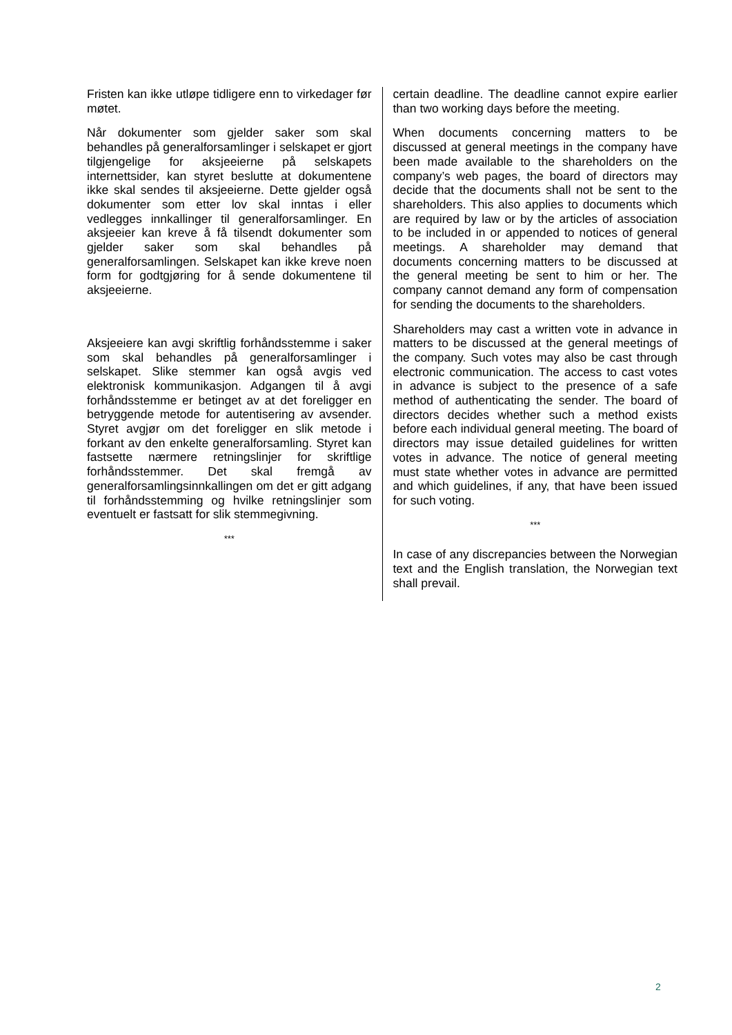Fristen kan ikke utløpe tidligere enn to virkedager før møtet.
Når dokumenter som gjelder saker som skal behandles på generalforsamlinger i selskapet er gjort tilgjengelige for aksjeeierne på selskapets internettsider, kan styret beslutte at dokumentene ikke skal sendes til aksjeeierne. Dette gjelder også dokumenter som etter lov skal inntas i eller vedlegges innkallinger til generalforsamlinger. En aksjeeier kan kreve å få tilsendt dokumenter som gjelder saker som skal behandles på generalforsamlingen. Selskapet kan ikke kreve noen form for godtgjøring for å sende dokumentene til aksjeeierne.
Aksjeeiere kan avgi skriftlig forhåndsstemme i saker som skal behandles på generalforsamlinger i selskapet. Slike stemmer kan også avgis ved elektronisk kommunikasjon. Adgangen til å avgi forhåndsstemme er betinget av at det foreligger en betryggende metode for autentisering av avsender. Styret avgjør om det foreligger en slik metode i forkant av den enkelte generalforsamling. Styret kan fastsette nærmere retningslinjer for skriftlige forhåndsstemmer. Det skal fremgå av generalforsamlingsinnkallingen om det er gitt adgang til forhåndsstemming og hvilke retningslinjer som eventuelt er fastsatt for slik stemmegivning.
***
certain deadline. The deadline cannot expire earlier than two working days before the meeting.
When documents concerning matters to be discussed at general meetings in the company have been made available to the shareholders on the company’s web pages, the board of directors may decide that the documents shall not be sent to the shareholders. This also applies to documents which are required by law or by the articles of association to be included in or appended to notices of general meetings. A shareholder may demand that documents concerning matters to be discussed at the general meeting be sent to him or her. The company cannot demand any form of compensation for sending the documents to the shareholders.
Shareholders may cast a written vote in advance in matters to be discussed at the general meetings of the company. Such votes may also be cast through electronic communication. The access to cast votes in advance is subject to the presence of a safe method of authenticating the sender. The board of directors decides whether such a method exists before each individual general meeting. The board of directors may issue detailed guidelines for written votes in advance. The notice of general meeting must state whether votes in advance are permitted and which guidelines, if any, that have been issued for such voting.
***
In case of any discrepancies between the Norwegian text and the English translation, the Norwegian text shall prevail.
2